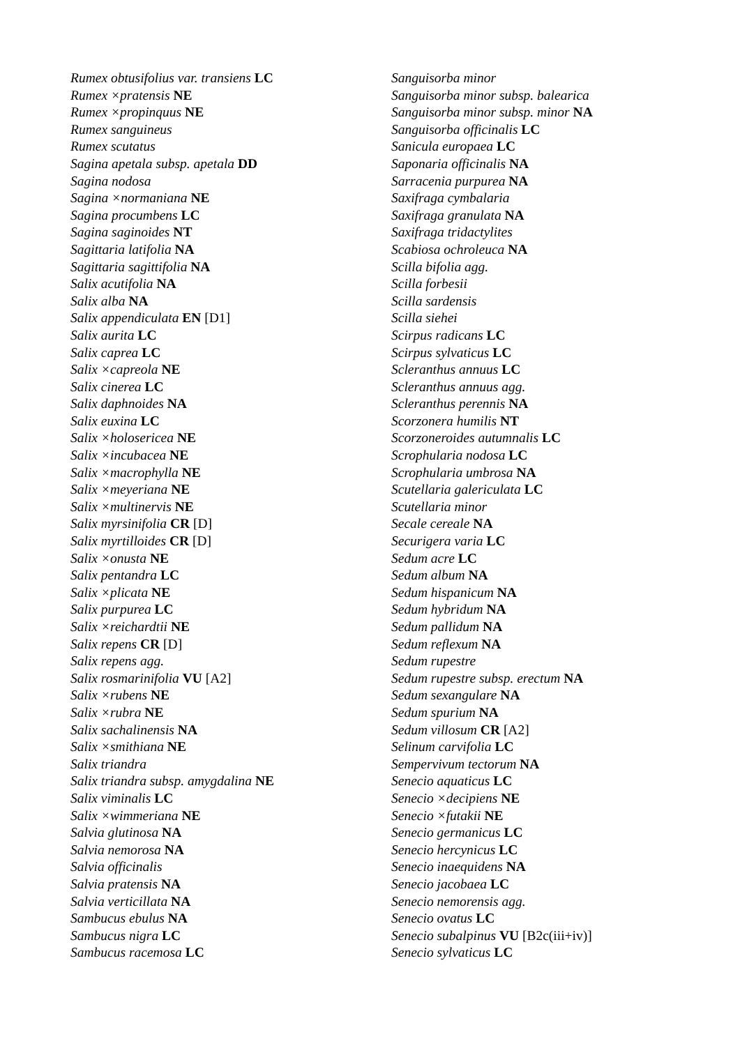Rumex obtusifolius var. transiens LC
Rumex ×pratensis NE
Rumex ×propinquus NE
Rumex sanguineus
Rumex scutatus
Sagina apetala subsp. apetala DD
Sagina nodosa
Sagina ×normaniana NE
Sagina procumbens LC
Sagina saginoides NT
Sagittaria latifolia NA
Sagittaria sagittifolia NA
Salix acutifolia NA
Salix alba NA
Salix appendiculata EN [D1]
Salix aurita LC
Salix caprea LC
Salix ×capreola NE
Salix cinerea LC
Salix daphnoides NA
Salix euxina LC
Salix ×holosericea NE
Salix ×incubacea NE
Salix ×macrophylla NE
Salix ×meyeriana NE
Salix ×multinervis NE
Salix myrsinifolia CR [D]
Salix myrtilloides CR [D]
Salix ×onusta NE
Salix pentandra LC
Salix ×plicata NE
Salix purpurea LC
Salix ×reichardtii NE
Salix repens CR [D]
Salix repens agg.
Salix rosmarinifolia VU [A2]
Salix ×rubens NE
Salix ×rubra NE
Salix sachalinensis NA
Salix ×smithiana NE
Salix triandra
Salix triandra subsp. amygdalina NE
Salix viminalis LC
Salix ×wimmeriana NE
Salvia glutinosa NA
Salvia nemorosa NA
Salvia officinalis
Salvia pratensis NA
Salvia verticillata NA
Sambucus ebulus NA
Sambucus nigra LC
Sambucus racemosa LC
Sanguisorba minor
Sanguisorba minor subsp. balearica
Sanguisorba minor subsp. minor NA
Sanguisorba officinalis LC
Sanicula europaea LC
Saponaria officinalis NA
Sarracenia purpurea NA
Saxifraga cymbalaria
Saxifraga granulata NA
Saxifraga tridactylites
Scabiosa ochroleuca NA
Scilla bifolia agg.
Scilla forbesii
Scilla sardensis
Scilla siehei
Scirpus radicans LC
Scirpus sylvaticus LC
Scleranthus annuus LC
Scleranthus annuus agg.
Scleranthus perennis NA
Scorzonera humilis NT
Scorzoneroides autumnalis LC
Scrophularia nodosa LC
Scrophularia umbrosa NA
Scutellaria galericulata LC
Scutellaria minor
Secale cereale NA
Securigera varia LC
Sedum acre LC
Sedum album NA
Sedum hispanicum NA
Sedum hybridum NA
Sedum pallidum NA
Sedum reflexum NA
Sedum rupestre
Sedum rupestre subsp. erectum NA
Sedum sexangulare NA
Sedum spurium NA
Sedum villosum CR [A2]
Selinum carvifolia LC
Sempervivum tectorum NA
Senecio aquaticus LC
Senecio ×decipiens NE
Senecio ×futakii NE
Senecio germanicus LC
Senecio hercynicus LC
Senecio inaequidens NA
Senecio jacobaea LC
Senecio nemorensis agg.
Senecio ovatus LC
Senecio subalpinus VU [B2c(iii+iv)]
Senecio sylvaticus LC